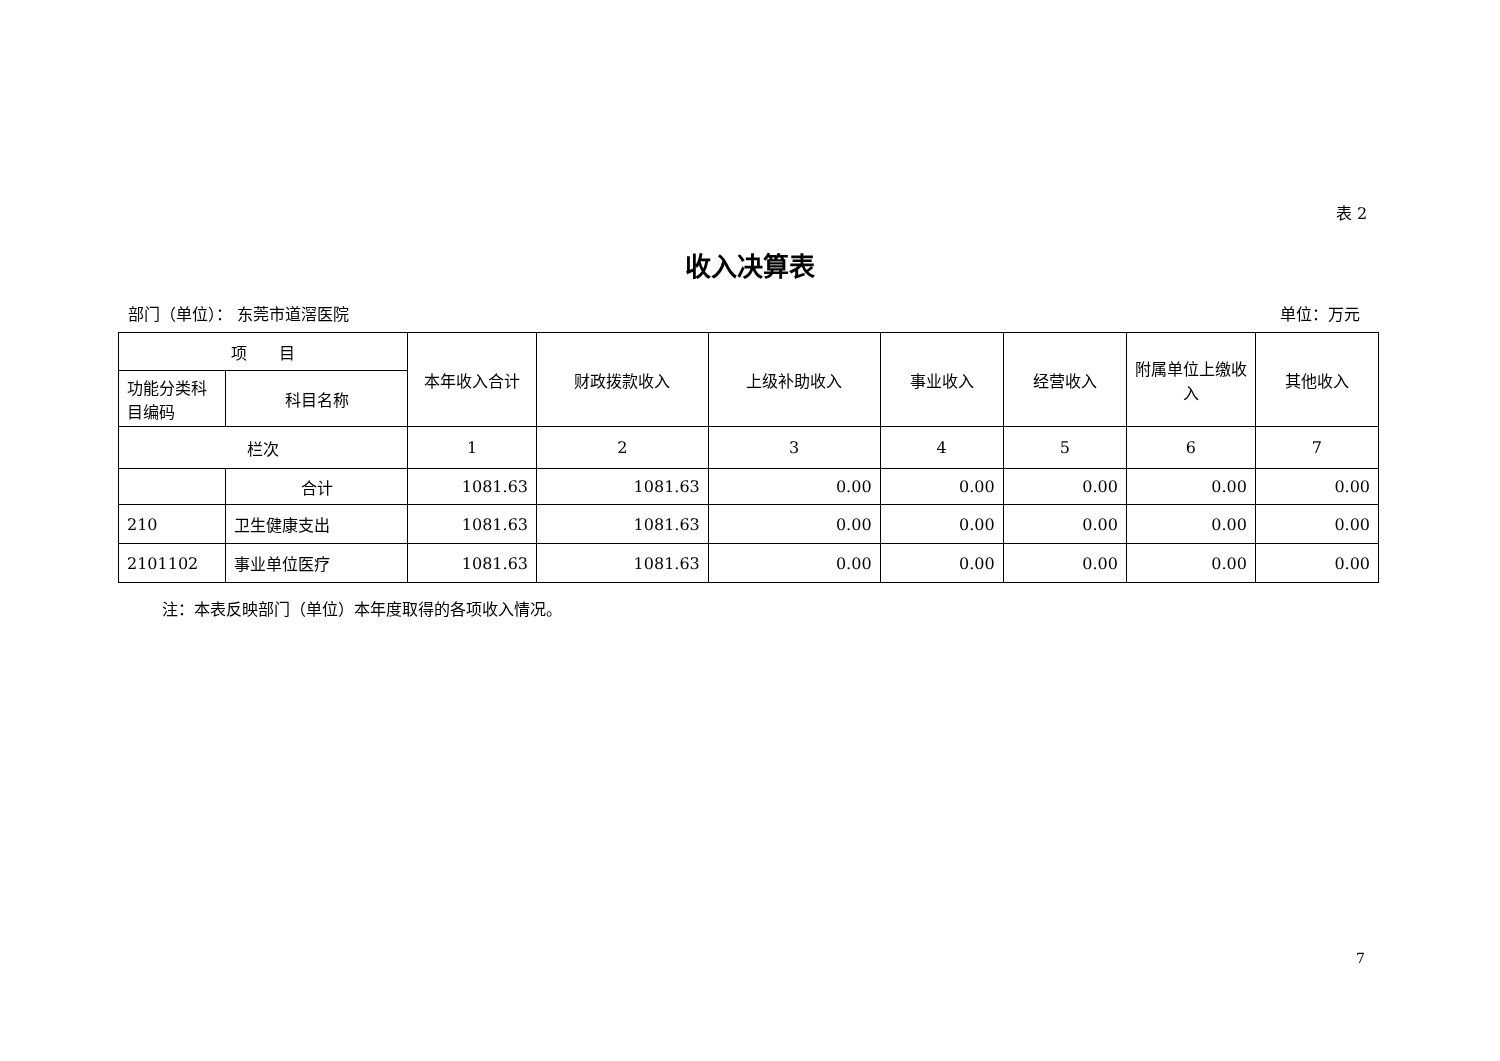表 2
收入决算表
部门（单位）： 东莞市道滘医院 单位：万元
| 项 目 | | 本年收入合计 | 财政拨款收入 | 上级补助收入 | 事业收入 | 经营收入 | 附属单位上缴收入 | 其他收入 |
| --- | --- | --- | --- | --- | --- | --- | --- | --- |
| 功能分类科目编码 | 科目名称 | | | | | | | |
| 栏次 | | 1 | 2 | 3 | 4 | 5 | 6 | 7 |
| | 合计 | 1081.63 | 1081.63 | 0.00 | 0.00 | 0.00 | 0.00 | 0.00 |
| 210 | 卫生健康支出 | 1081.63 | 1081.63 | 0.00 | 0.00 | 0.00 | 0.00 | 0.00 |
| 2101102 | 事业单位医疗 | 1081.63 | 1081.63 | 0.00 | 0.00 | 0.00 | 0.00 | 0.00 |
注：本表反映部门（单位）本年度取得的各项收入情况。
7